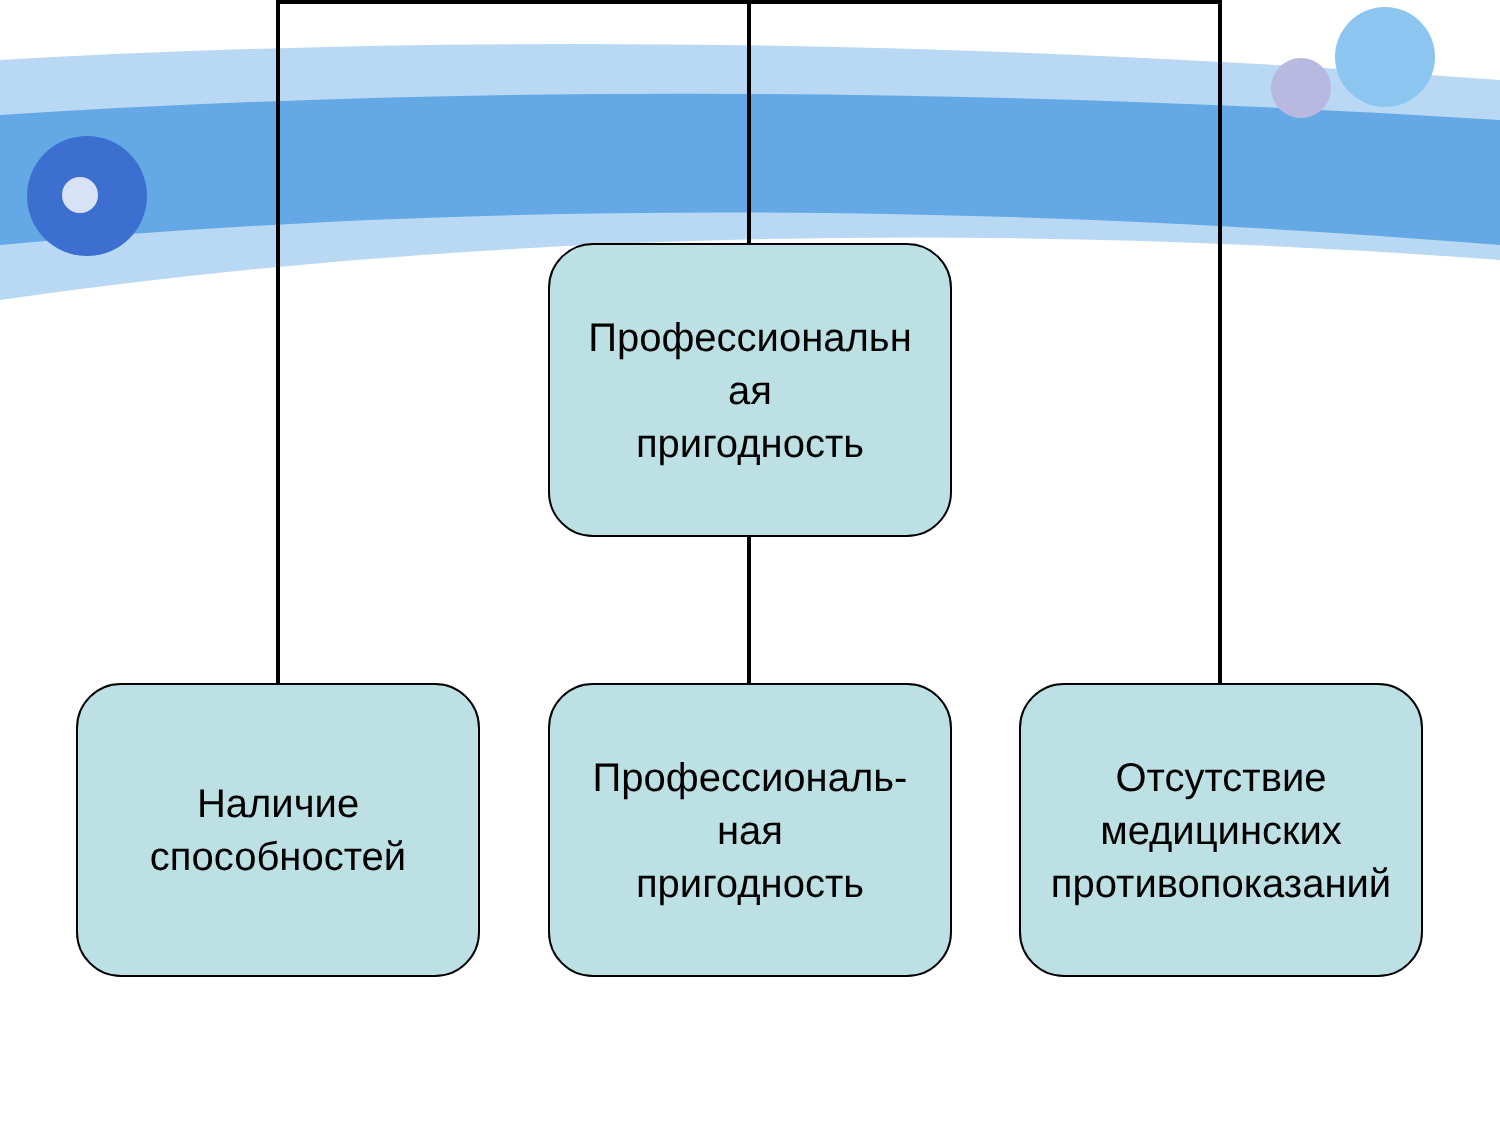Профессиональн
ая
пригодность
Наличие
способностей
Профессиональ-
ная
пригодность
Отсутствие
медицинских
противопоказаний